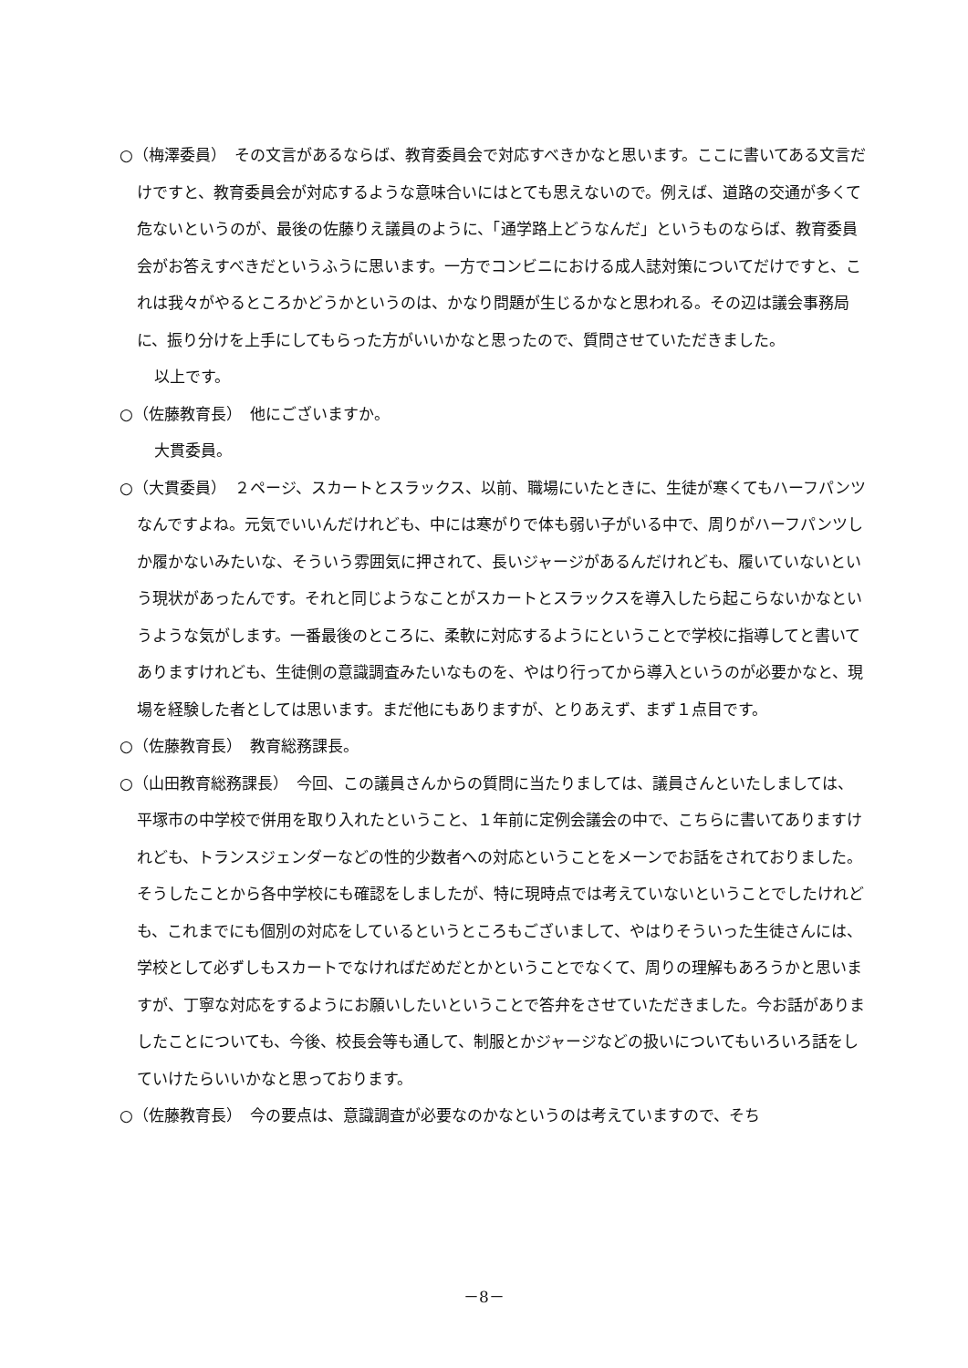○（梅澤委員）　その文言があるならば、教育委員会で対応すべきかなと思います。ここに書いてある文言だけですと、教育委員会が対応するような意味合いにはとても思えないので。例えば、道路の交通が多くて危ないというのが、最後の佐藤りえ議員のように、「通学路上どうなんだ」というものならば、教育委員会がお答えすべきだというふうに思います。一方でコンビニにおける成人誌対策についてだけですと、これは我々がやるところかどうかというのは、かなり問題が生じるかなと思われる。その辺は議会事務局に、振り分けを上手にしてもらった方がいいかなと思ったので、質問させていただきました。
以上です。
○（佐藤教育長）　他にございますか。
大貫委員。
○（大貫委員）　２ページ、スカートとスラックス、以前、職場にいたときに、生徒が寒くてもハーフパンツなんですよね。元気でいいんだけれども、中には寒がりで体も弱い子がいる中で、周りがハーフパンツしか履かないみたいな、そういう雰囲気に押されて、長いジャージがあるんだけれども、履いていないという現状があったんです。それと同じようなことがスカートとスラックスを導入したら起こらないかなというような気がします。一番最後のところに、柔軟に対応するようにということで学校に指導してと書いてありますけれども、生徒側の意識調査みたいなものを、やはり行ってから導入というのが必要かなと、現場を経験した者としては思います。まだ他にもありますが、とりあえず、まず１点目です。
○（佐藤教育長）　教育総務課長。
○（山田教育総務課長）　今回、この議員さんからの質問に当たりましては、議員さんといたしましては、平塚市の中学校で併用を取り入れたということ、１年前に定例会議会の中で、こちらに書いてありますけれども、トランスジェンダーなどの性的少数者への対応ということをメーンでお話をされておりました。そうしたことから各中学校にも確認をしましたが、特に現時点では考えていないということでしたけれども、これまでにも個別の対応をしているというところもございまして、やはりそういった生徒さんには、学校として必ずしもスカートでなければだめだとかということでなくて、周りの理解もあろうかと思いますが、丁寧な対応をするようにお願いしたいということで答弁をさせていただきました。今お話がありましたことについても、今後、校長会等も通して、制服とかジャージなどの扱いについてもいろいろ話をしていけたらいいかなと思っております。
○（佐藤教育長）　今の要点は、意識調査が必要なのかなというのは考えていますので、そち
－8－